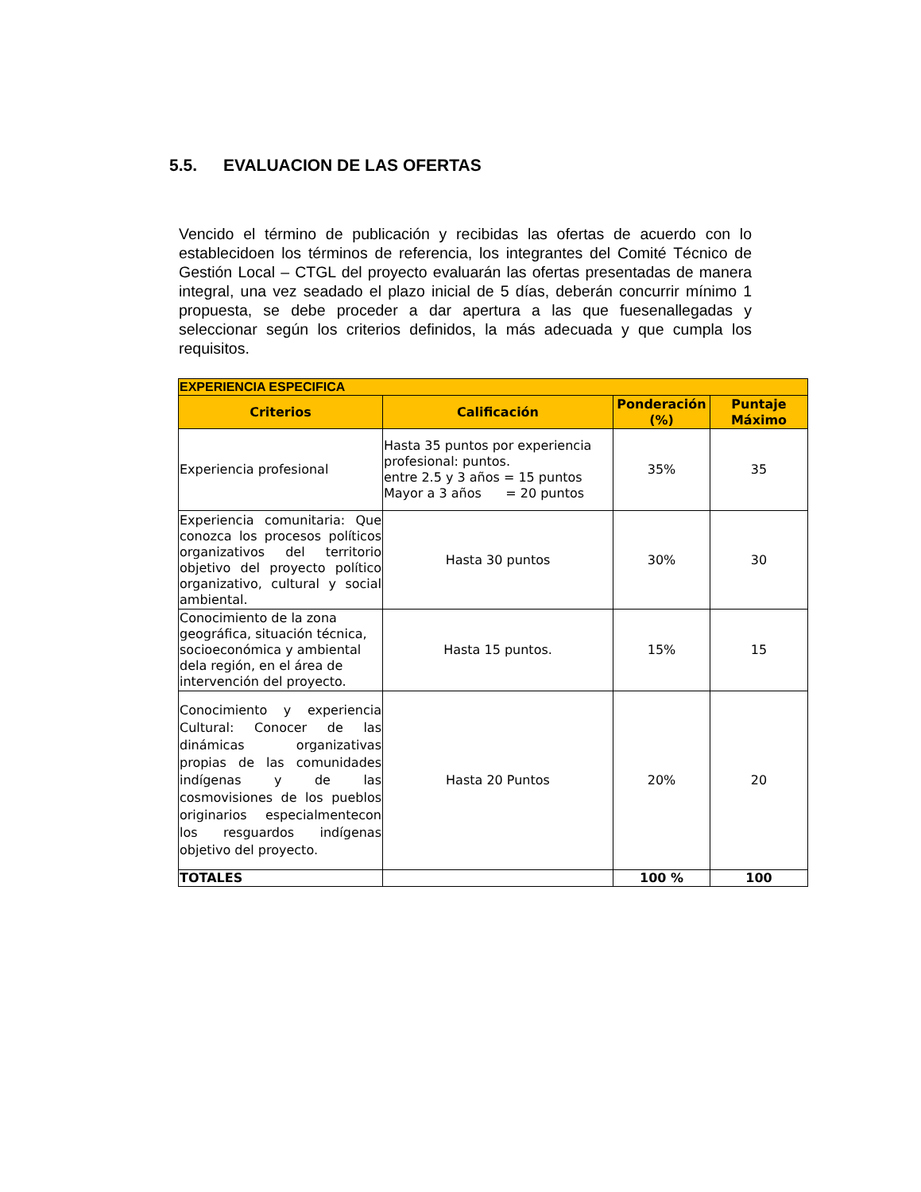5.5. EVALUACION DE LAS OFERTAS
Vencido el término de publicación y recibidas las ofertas de acuerdo con lo establecidoen los términos de referencia, los integrantes del Comité Técnico de Gestión Local – CTGL del proyecto evaluarán las ofertas presentadas de manera integral, una vez seadado el plazo inicial de 5 días, deberán concurrir mínimo 1 propuesta, se debe proceder a dar apertura a las que fuesenallegadas y seleccionar según los criterios definidos, la más adecuada y que cumpla los requisitos.
| EXPERIENCIA ESPECIFICA | | | |
| --- | --- | --- | --- |
| Criterios | Calificación | Ponderación (%) | Puntaje Máximo |
| Experiencia profesional | Hasta 35 puntos por experiencia profesional: puntos. entre 2.5 y 3 años = 15 puntos Mayor a 3 años = 20 puntos | 35% | 35 |
| Experiencia comunitaria: Que conozca los procesos políticos organizativos del territorio objetivo del proyecto político organizativo, cultural y social ambiental. | Hasta 30 puntos | 30% | 30 |
| Conocimiento de la zona geográfica, situación técnica, socioeconómica y ambiental dela región, en el área de intervención del proyecto. | Hasta 15 puntos. | 15% | 15 |
| Conocimiento y experiencia Cultural: Conocer de las dinámicas organizativas propias de las comunidades indígenas y de las cosmovisiones de los pueblos originarios especialmentecon los resguardos indígenas objetivo del proyecto. | Hasta 20 Puntos | 20% | 20 |
| TOTALES | | 100 % | 100 |